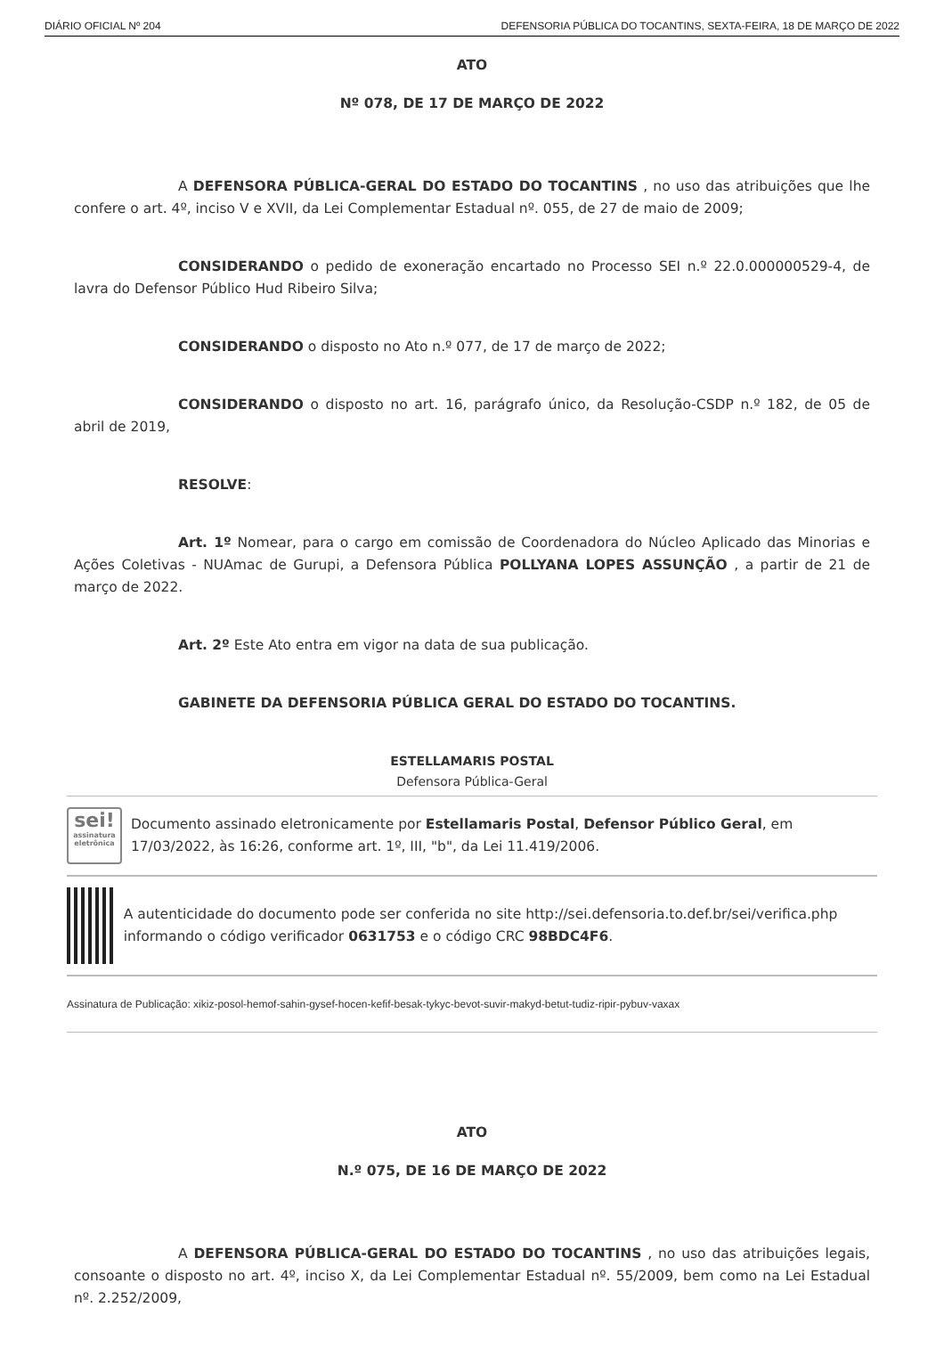DIÁRIO OFICIAL Nº 204 DEFENSORIA PÚBLICA DO TOCANTINS, SEXTA-FEIRA, 18 DE MARÇO DE 2022
ATO
Nº 078, DE 17 DE MARÇO DE 2022
A DEFENSORA PÚBLICA-GERAL DO ESTADO DO TOCANTINS , no uso das atribuições que lhe confere o art. 4º, inciso V e XVII, da Lei Complementar Estadual nº. 055, de 27 de maio de 2009;
CONSIDERANDO o pedido de exoneração encartado no Processo SEI n.º 22.0.000000529-4, de lavra do Defensor Público Hud Ribeiro Silva;
CONSIDERANDO o disposto no Ato n.º 077, de 17 de março de 2022;
CONSIDERANDO o disposto no art. 16, parágrafo único, da Resolução-CSDP n.º 182, de 05 de abril de 2019,
RESOLVE:
Art. 1º Nomear, para o cargo em comissão de Coordenadora do Núcleo Aplicado das Minorias e Ações Coletivas - NUAmac de Gurupi, a Defensora Pública POLLYANA LOPES ASSUNÇÃO , a partir de 21 de março de 2022.
Art. 2º Este Ato entra em vigor na data de sua publicação.
GABINETE DA DEFENSORIA PÚBLICA GERAL DO ESTADO DO TOCANTINS.
ESTELLAMARIS POSTAL
Defensora Pública-Geral
sei!
assinatura eletrônica
Documento assinado eletronicamente por Estellamaris Postal, Defensor Público Geral, em 17/03/2022, às 16:26, conforme art. 1º, III, "b", da Lei 11.419/2006.
A autenticidade do documento pode ser conferida no site http://sei.defensoria.to.def.br/sei/verifica.php informando o código verificador 0631753 e o código CRC 98BDC4F6.
Assinatura de Publicação: xikiz-posol-hemof-sahin-gysef-hocen-kefif-besak-tykyc-bevot-suvir-makyd-betut-tudiz-ripir-pybuv-vaxax
ATO
N.º 075, DE 16 DE MARÇO DE 2022
A DEFENSORA PÚBLICA-GERAL DO ESTADO DO TOCANTINS , no uso das atribuições legais, consoante o disposto no art. 4º, inciso X, da Lei Complementar Estadual nº. 55/2009, bem como na Lei Estadual nº. 2.252/2009,